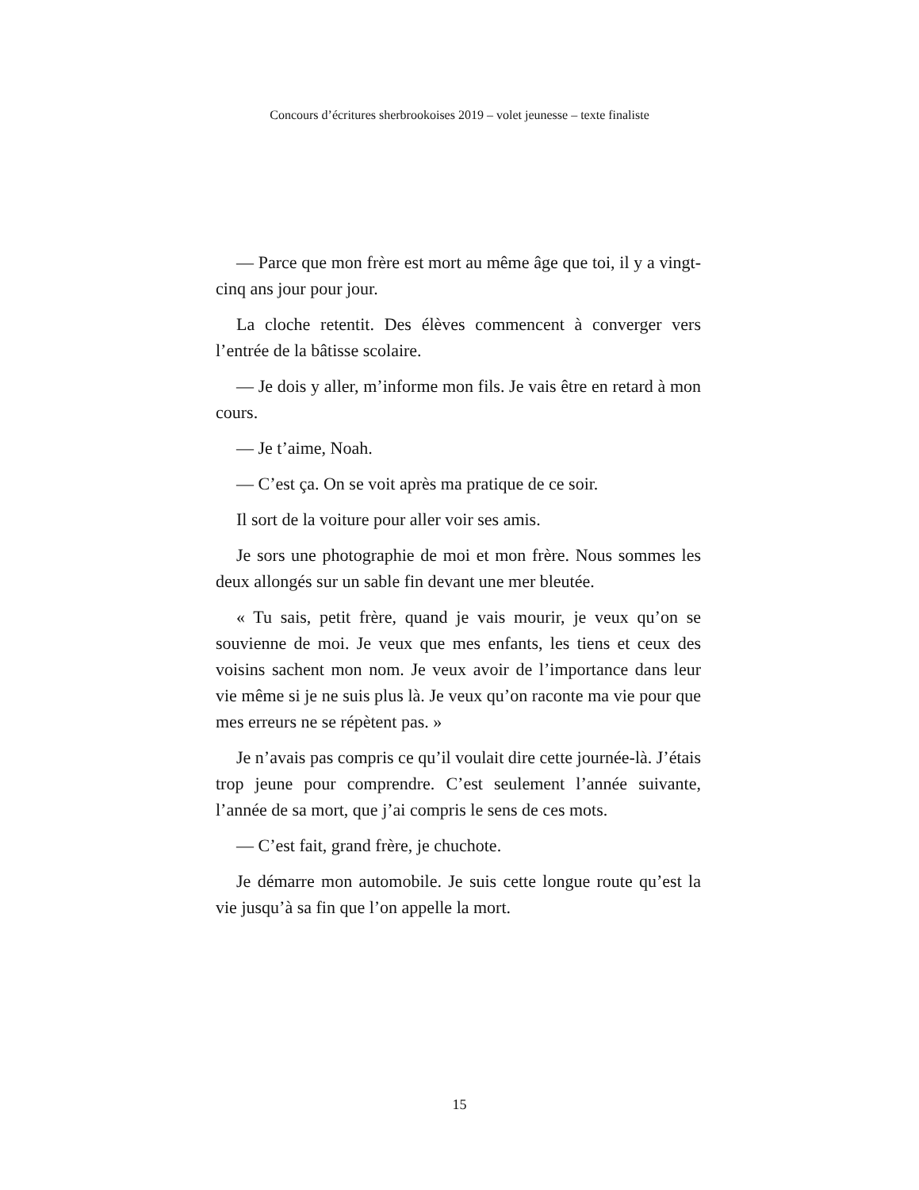Concours d’écritures sherbrookoises 2019 – volet jeunesse – texte finaliste
— Parce que mon frère est mort au même âge que toi, il y a vingt-cinq ans jour pour jour.
La cloche retentit. Des élèves commencent à converger vers l’entrée de la bâtisse scolaire.
— Je dois y aller, m’informe mon fils. Je vais être en retard à mon cours.
— Je t’aime, Noah.
— C’est ça. On se voit après ma pratique de ce soir.
Il sort de la voiture pour aller voir ses amis.
Je sors une photographie de moi et mon frère. Nous sommes les deux allongés sur un sable fin devant une mer bleutée.
« Tu sais, petit frère, quand je vais mourir, je veux qu’on se souvienne de moi. Je veux que mes enfants, les tiens et ceux des voisins sachent mon nom. Je veux avoir de l’importance dans leur vie même si je ne suis plus là. Je veux qu’on raconte ma vie pour que mes erreurs ne se répètent pas. »
Je n’avais pas compris ce qu’il voulait dire cette journée-là. J’étais trop jeune pour comprendre. C’est seulement l’année suivante, l’année de sa mort, que j’ai compris le sens de ces mots.
— C’est fait, grand frère, je chuchote.
Je démarre mon automobile. Je suis cette longue route qu’est la vie jusqu’à sa fin que l’on appelle la mort.
15